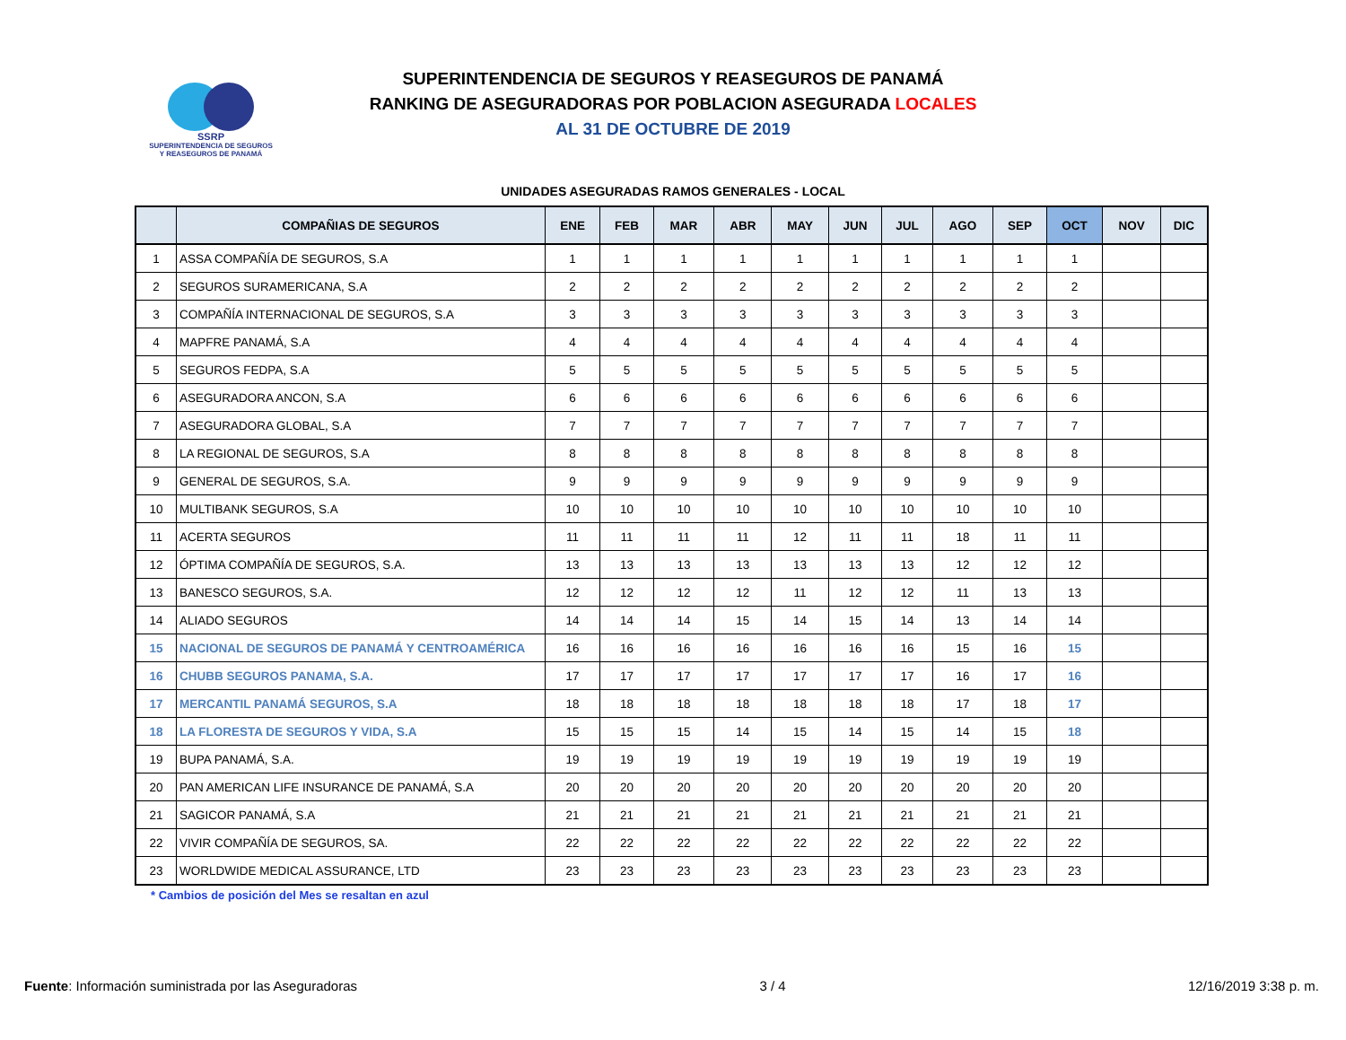SSRP
SUPERINTENDENCIA DE SEGUROS Y REASEGUROS DE PANAMÁ
SUPERINTENDENCIA DE SEGUROS Y REASEGUROS DE PANAMÁ
RANKING DE ASEGURADORAS POR POBLACION ASEGURADA LOCALES
AL 31 DE OCTUBRE DE 2019
UNIDADES ASEGURADAS RAMOS GENERALES - LOCAL
| | COMPAÑIAS DE SEGUROS | ENE | FEB | MAR | ABR | MAY | JUN | JUL | AGO | SEP | OCT | NOV | DIC |
| --- | --- | --- | --- | --- | --- | --- | --- | --- | --- | --- | --- | --- | --- |
| 1 | ASSA COMPAÑÍA DE SEGUROS, S.A | 1 | 1 | 1 | 1 | 1 | 1 | 1 | 1 | 1 | 1 | | |
| 2 | SEGUROS SURAMERICANA, S.A | 2 | 2 | 2 | 2 | 2 | 2 | 2 | 2 | 2 | 2 | | |
| 3 | COMPAÑÍA INTERNACIONAL DE SEGUROS, S.A | 3 | 3 | 3 | 3 | 3 | 3 | 3 | 3 | 3 | 3 | | |
| 4 | MAPFRE PANAMÁ, S.A | 4 | 4 | 4 | 4 | 4 | 4 | 4 | 4 | 4 | 4 | | |
| 5 | SEGUROS FEDPA, S.A | 5 | 5 | 5 | 5 | 5 | 5 | 5 | 5 | 5 | 5 | | |
| 6 | ASEGURADORA ANCON, S.A | 6 | 6 | 6 | 6 | 6 | 6 | 6 | 6 | 6 | 6 | | |
| 7 | ASEGURADORA GLOBAL, S.A | 7 | 7 | 7 | 7 | 7 | 7 | 7 | 7 | 7 | 7 | | |
| 8 | LA REGIONAL DE SEGUROS, S.A | 8 | 8 | 8 | 8 | 8 | 8 | 8 | 8 | 8 | 8 | | |
| 9 | GENERAL DE SEGUROS, S.A. | 9 | 9 | 9 | 9 | 9 | 9 | 9 | 9 | 9 | 9 | | |
| 10 | MULTIBANK SEGUROS, S.A | 10 | 10 | 10 | 10 | 10 | 10 | 10 | 10 | 10 | 10 | | |
| 11 | ACERTA SEGUROS | 11 | 11 | 11 | 11 | 12 | 11 | 11 | 18 | 11 | 11 | | |
| 12 | ÓPTIMA COMPAÑÍA DE SEGUROS, S.A. | 13 | 13 | 13 | 13 | 13 | 13 | 13 | 12 | 12 | 12 | | |
| 13 | BANESCO SEGUROS, S.A. | 12 | 12 | 12 | 12 | 11 | 12 | 12 | 11 | 13 | 13 | | |
| 14 | ALIADO SEGUROS | 14 | 14 | 14 | 15 | 14 | 15 | 14 | 13 | 14 | 14 | | |
| 15 | NACIONAL DE SEGUROS DE PANAMÁ Y CENTROAMÉRICA | 16 | 16 | 16 | 16 | 16 | 16 | 16 | 15 | 16 | 15 | | |
| 16 | CHUBB SEGUROS PANAMA, S.A. | 17 | 17 | 17 | 17 | 17 | 17 | 17 | 16 | 17 | 16 | | |
| 17 | MERCANTIL PANAMÁ SEGUROS, S.A | 18 | 18 | 18 | 18 | 18 | 18 | 18 | 17 | 18 | 17 | | |
| 18 | LA FLORESTA DE SEGUROS Y VIDA, S.A | 15 | 15 | 15 | 14 | 15 | 14 | 15 | 14 | 15 | 18 | | |
| 19 | BUPA PANAMÁ, S.A. | 19 | 19 | 19 | 19 | 19 | 19 | 19 | 19 | 19 | 19 | | |
| 20 | PAN AMERICAN LIFE INSURANCE DE PANAMÁ, S.A | 20 | 20 | 20 | 20 | 20 | 20 | 20 | 20 | 20 | 20 | | |
| 21 | SAGICOR PANAMÁ, S.A | 21 | 21 | 21 | 21 | 21 | 21 | 21 | 21 | 21 | 21 | | |
| 22 | VIVIR COMPAÑÍA DE SEGUROS, SA. | 22 | 22 | 22 | 22 | 22 | 22 | 22 | 22 | 22 | 22 | | |
| 23 | WORLDWIDE MEDICAL ASSURANCE, LTD | 23 | 23 | 23 | 23 | 23 | 23 | 23 | 23 | 23 | 23 | | |
* Cambios de posición del Mes se resaltan en azul
Fuente: Información suministrada por las Aseguradoras 3 / 4 12/16/2019 3:38 p. m.